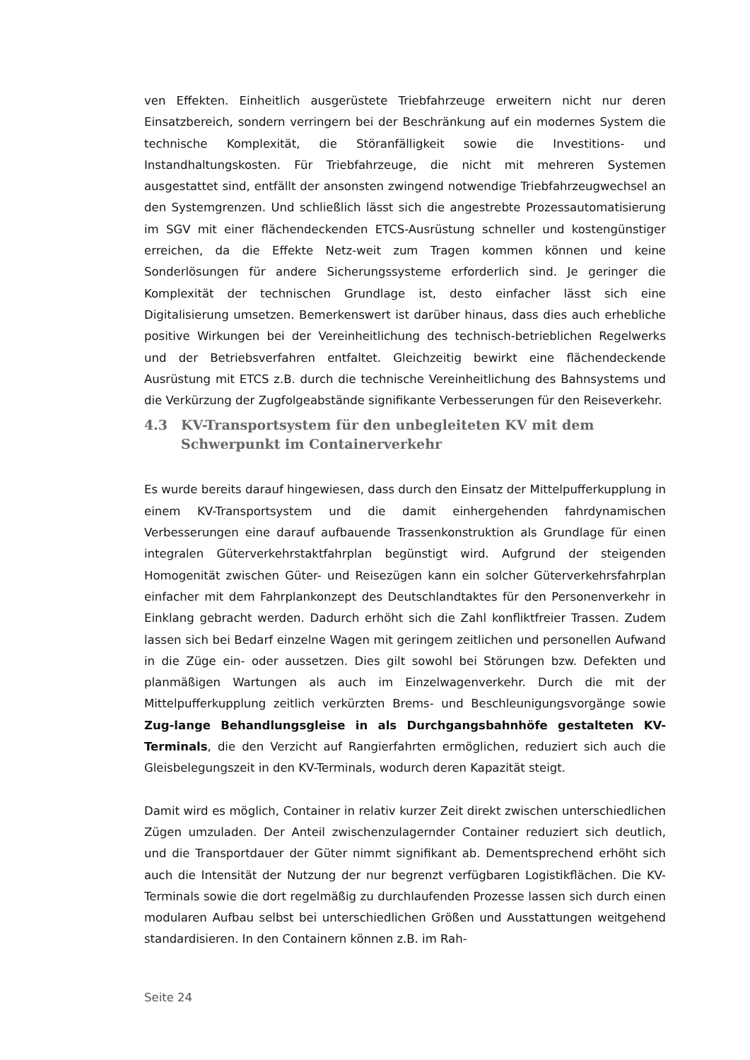ven Effekten. Einheitlich ausgerüstete Triebfahrzeuge erweitern nicht nur deren Einsatzbereich, sondern verringern bei der Beschränkung auf ein modernes System die technische Komplexität, die Störanfälligkeit sowie die Investitions- und Instandhaltungskosten. Für Triebfahrzeuge, die nicht mit mehreren Systemen ausgestattet sind, entfällt der ansonsten zwingend notwendige Triebfahrzeugwechsel an den Systemgrenzen. Und schließlich lässt sich die angestrebte Prozessautomatisierung im SGV mit einer flächendeckenden ETCS-Ausrüstung schneller und kostengünstiger erreichen, da die Effekte Netz-weit zum Tragen kommen können und keine Sonderlösungen für andere Sicherungssysteme erforderlich sind. Je geringer die Komplexität der technischen Grundlage ist, desto einfacher lässt sich eine Digitalisierung umsetzen. Bemerkenswert ist darüber hinaus, dass dies auch erhebliche positive Wirkungen bei der Vereinheitlichung des technisch-betrieblichen Regelwerks und der Betriebsverfahren entfaltet. Gleichzeitig bewirkt eine flächendeckende Ausrüstung mit ETCS z.B. durch die technische Vereinheitlichung des Bahnsystems und die Verkürzung der Zugfolgeabstände signifikante Verbesserungen für den Reiseverkehr.
4.3 KV-Transportsystem für den unbegleiteten KV mit dem Schwerpunkt im Containerverkehr
Es wurde bereits darauf hingewiesen, dass durch den Einsatz der Mittelpufferkupplung in einem KV-Transportsystem und die damit einhergehenden fahrdynamischen Verbesserungen eine darauf aufbauende Trassenkonstruktion als Grundlage für einen integralen Güterverkehrstaktfahrplan begünstigt wird. Aufgrund der steigenden Homogenität zwischen Güter- und Reisezügen kann ein solcher Güterverkehrsfahrplan einfacher mit dem Fahrplankonzept des Deutschlandtaktes für den Personenverkehr in Einklang gebracht werden. Dadurch erhöht sich die Zahl konfliktfreier Trassen. Zudem lassen sich bei Bedarf einzelne Wagen mit geringem zeitlichen und personellen Aufwand in die Züge ein- oder aussetzen. Dies gilt sowohl bei Störungen bzw. Defekten und planmäßigen Wartungen als auch im Einzelwagenverkehr. Durch die mit der Mittelpufferkupplung zeitlich verkürzten Brems- und Beschleunigungsvorgänge sowie Zug-lange Behandlungsgleise in als Durchgangsbahnhöfe gestalteten KV-Terminals, die den Verzicht auf Rangierfahrten ermöglichen, reduziert sich auch die Gleisbelegungszeit in den KV-Terminals, wodurch deren Kapazität steigt.
Damit wird es möglich, Container in relativ kurzer Zeit direkt zwischen unterschiedlichen Zügen umzuladen. Der Anteil zwischenzulagernder Container reduziert sich deutlich, und die Transportdauer der Güter nimmt signifikant ab. Dementsprechend erhöht sich auch die Intensität der Nutzung der nur begrenzt verfügbaren Logistikflächen. Die KV-Terminals sowie die dort regelmäßig zu durchlaufenden Prozesse lassen sich durch einen modularen Aufbau selbst bei unterschiedlichen Größen und Ausstattungen weitgehend standardisieren. In den Containern können z.B. im Rah-
Seite 24